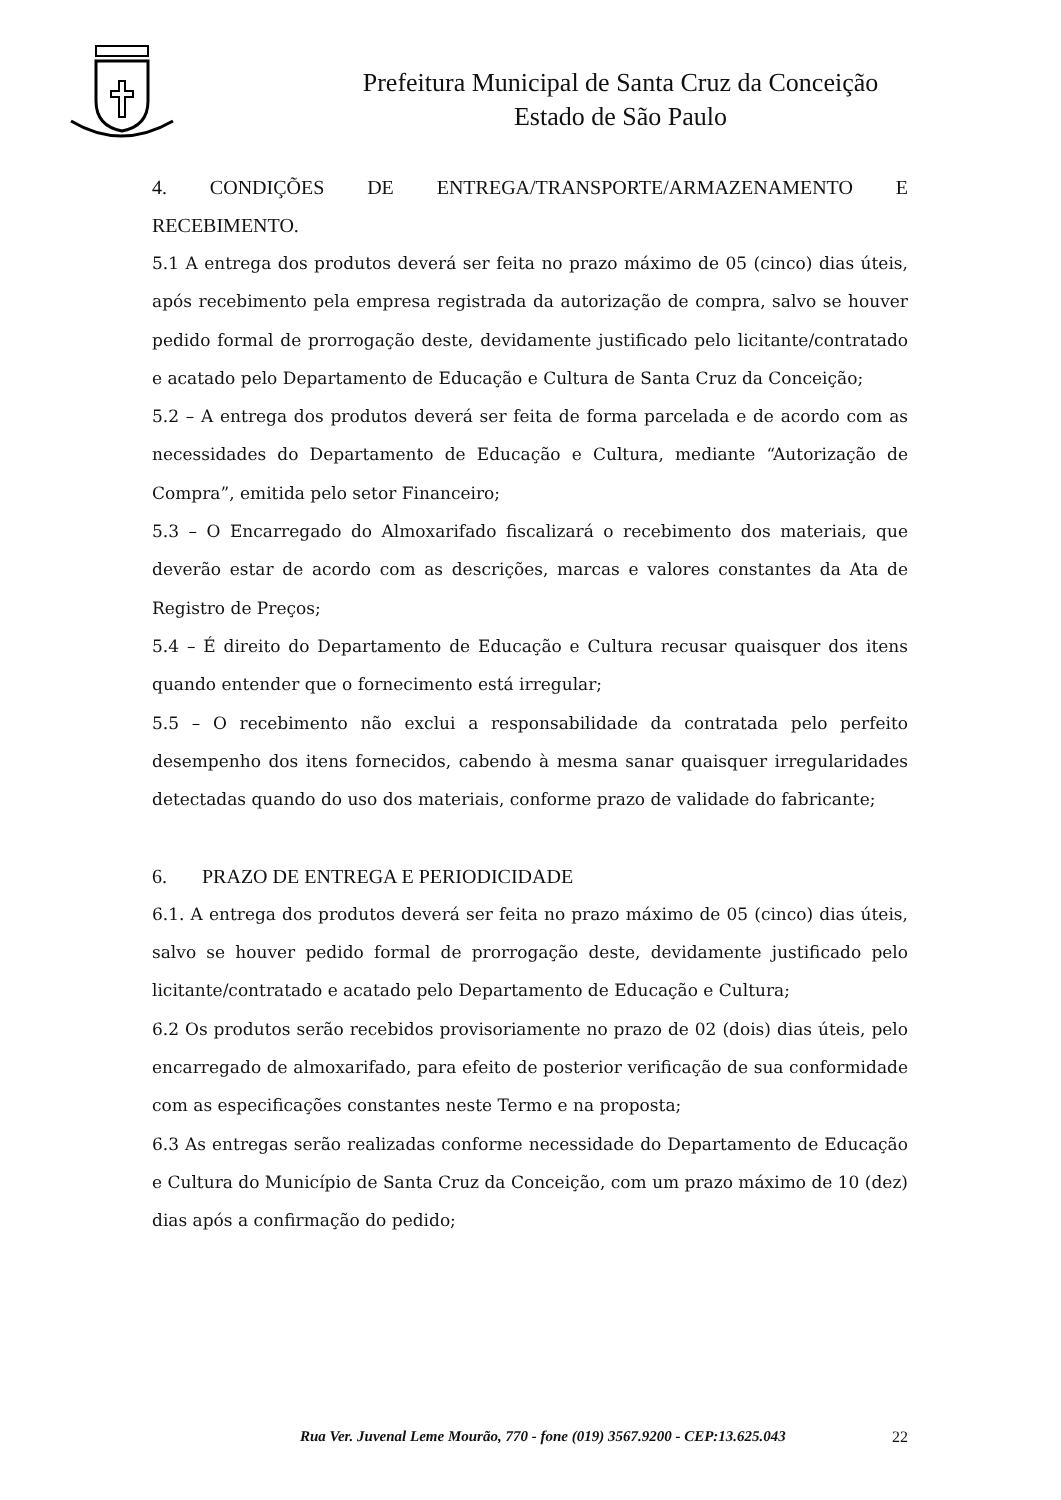Prefeitura Municipal de Santa Cruz da Conceição
Estado de São Paulo
4. CONDIÇÕES DE ENTREGA/TRANSPORTE/ARMAZENAMENTO E
RECEBIMENTO.
5.1 A entrega dos produtos deverá ser feita no prazo máximo de 05 (cinco) dias úteis, após recebimento pela empresa registrada da autorização de compra, salvo se houver pedido formal de prorrogação deste, devidamente justificado pelo licitante/contratado e acatado pelo Departamento de Educação e Cultura de Santa Cruz da Conceição;
5.2 – A entrega dos produtos deverá ser feita de forma parcelada e de acordo com as necessidades do Departamento de Educação e Cultura, mediante “Autorização de Compra”, emitida pelo setor Financeiro;
5.3 – O Encarregado do Almoxarifado fiscalizará o recebimento dos materiais, que deverão estar de acordo com as descrições, marcas e valores constantes da Ata de Registro de Preços;
5.4 – É direito do Departamento de Educação e Cultura recusar quaisquer dos itens quando entender que o fornecimento está irregular;
5.5 – O recebimento não exclui a responsabilidade da contratada pelo perfeito desempenho dos itens fornecidos, cabendo à mesma sanar quaisquer irregularidades detectadas quando do uso dos materiais, conforme prazo de validade do fabricante;
6. PRAZO DE ENTREGA E PERIODICIDADE
6.1. A entrega dos produtos deverá ser feita no prazo máximo de 05 (cinco) dias úteis, salvo se houver pedido formal de prorrogação deste, devidamente justificado pelo licitante/contratado e acatado pelo Departamento de Educação e Cultura;
6.2 Os produtos serão recebidos provisoriamente no prazo de 02 (dois) dias úteis, pelo encarregado de almoxarifado, para efeito de posterior verificação de sua conformidade com as especificações constantes neste Termo e na proposta;
6.3 As entregas serão realizadas conforme necessidade do Departamento de Educação e Cultura do Município de Santa Cruz da Conceição, com um prazo máximo de 10 (dez) dias após a confirmação do pedido;
Rua Ver. Juvenal Leme Mourão, 770 - fone (019) 3567.9200 - CEP:13.625.043 22